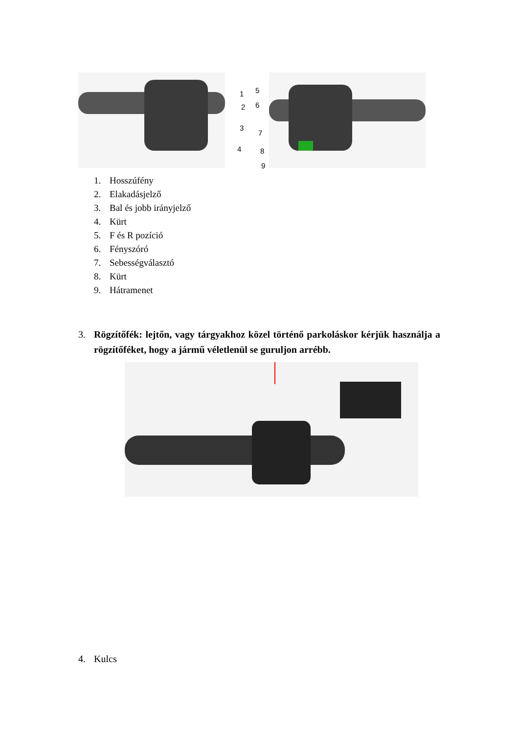1
2
3
4
5
6
7
8
9
1. Hosszúfény
2. Elakadásjelző
3. Bal és jobb irányjelző
4. Kürt
5. F és R pozíció
6. Fényszóró
7. Sebességválasztó
8. Kürt
9. Hátramenet
3. Rögzítőfék: lejtőn, vagy tárgyakhoz közel történő parkoláskor kérjük használja a rögzítőféket, hogy a jármű véletlenül se guruljon arrébb.
4. Kulcs